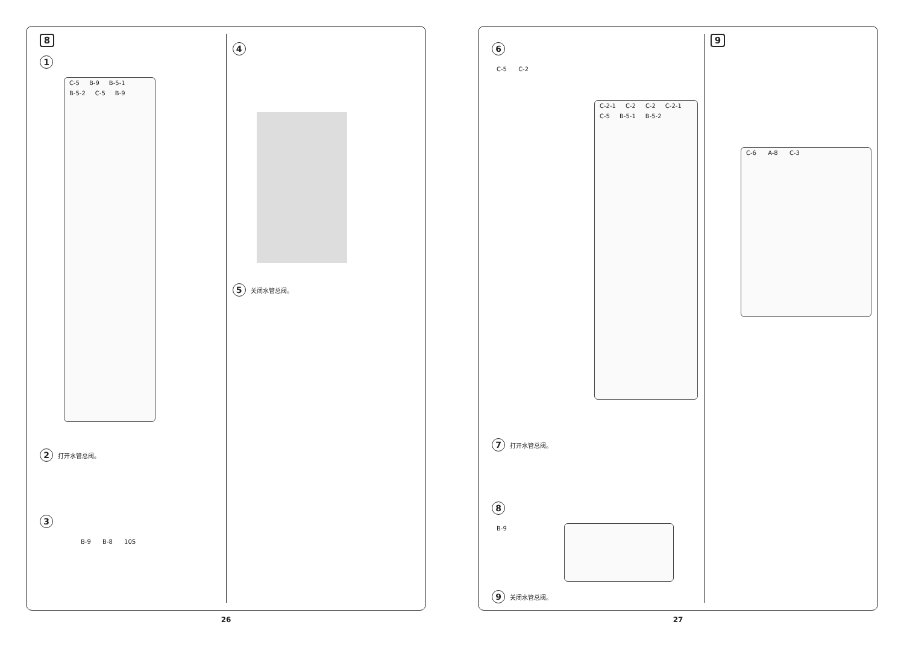8
1
C-5 B-9 B-5-1 B-5-2 C-5 B-9
2 打开水管总阀。
3
B-9 B-8 10S
4
5 关闭水管总阀。
26
6
C-5 C-2
C-2-1 C-2 C-2 C-2-1 C-5 B-5-1 B-5-2
7 打开水管总阀。
8
B-9
9 关闭水管总阀。
9
C-6 A-8 C-3
27